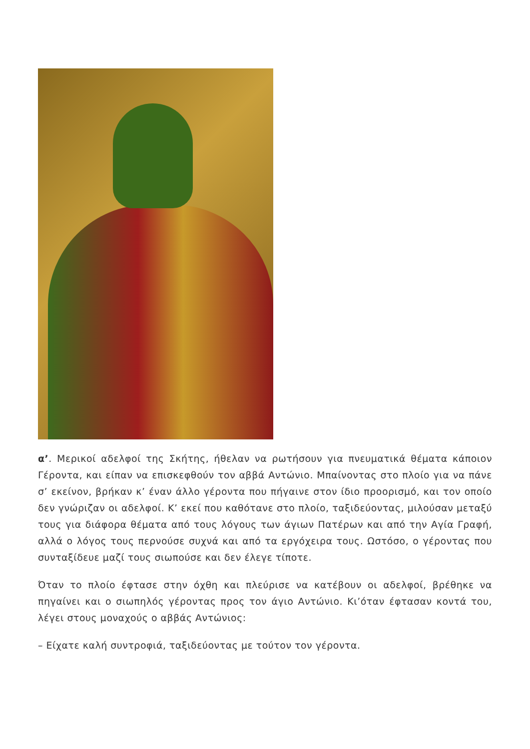α’. Μερικοί αδελφοί της Σκήτης, ήθελαν να ρωτήσουν για πνευματικά θέματα κάποιον Γέροντα, και είπαν να επισκεφθούν τον αββά Αντώνιο. Μπαίνοντας στο πλοίο για να πάνε σ’ εκείνον, βρήκαν κ’ έναν άλλο γέροντα που πήγαινε στον ίδιο προορισμό, και τον οποίο δεν γνώριζαν οι αδελφοί. Κ’ εκεί που καθότανε στο πλοίο, ταξιδεύοντας, μιλούσαν μεταξύ τους για διάφορα θέματα από τους λόγους των άγιων Πατέρων και από την Αγία Γραφή, αλλά ο λόγος τους περνούσε συχνά και από τα εργόχειρα τους. Ωστόσο, ο γέροντας που συνταξίδευε μαζί τους σιωπούσε και δεν έλεγε τίποτε.
Όταν το πλοίο έφτασε στην όχθη και πλεύρισε να κατέβουν οι αδελφοί, βρέθηκε να πηγαίνει και ο σιωπηλός γέροντας προς τον άγιο Αντώνιο. Κι’όταν έφτασαν κοντά του, λέγει στους μοναχούς ο αββάς Αντώνιος:
– Είχατε καλή συντροφιά, ταξιδεύοντας με τούτον τον γέροντα.